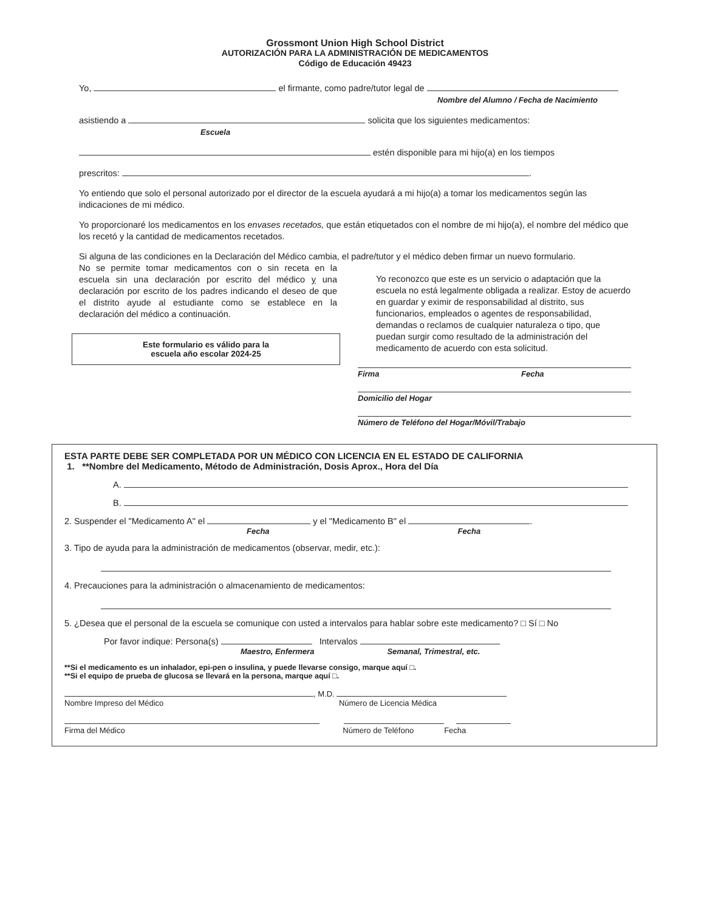Grossmont Union High School District
AUTORIZACIÓN PARA LA ADMINISTRACIÓN DE MEDICAMENTOS
Código de Educación 49423
Yo, el firmante, como padre/tutor legal de
Nombre del Alumno / Fecha de Nacimiento
asistiendo a solicita que los siguientes medicamentos:
Escuela
estén disponible para mi hijo(a) en los tiempos
prescritos: .
Yo entiendo que solo el personal autorizado por el director de la escuela ayudará a mi hijo(a) a tomar los medicamentos según las indicaciones de mi médico.
Yo proporcionaré los medicamentos en los envases recetados, que están etiquetados con el nombre de mi hijo(a), el nombre del médico que los recetó y la cantidad de medicamentos recetados.
Si alguna de las condiciones en la Declaración del Médico cambia, el padre/tutor y el médico deben firmar un nuevo formulario.
No se permite tomar medicamentos con o sin receta en la escuela sin una declaración por escrito del médico y una declaración por escrito de los padres indicando el deseo de que el distrito ayude al estudiante como se establece en la declaración del médico a continuación.
Este formulario es válido para la
escuela año escolar 2024-25
Yo reconozco que este es un servicio o adaptación que la escuela no está legalmente obligada a realizar. Estoy de acuerdo en guardar y eximir de responsabilidad al distrito, sus funcionarios, empleados o agentes de responsabilidad, demandas o reclamos de cualquier naturaleza o tipo, que puedan surgir como resultado de la administración del medicamento de acuerdo con esta solicitud.
Firma Fecha
Domicilio del Hogar
Número de Teléfono del Hogar/Móvil/Trabajo
ESTA PARTE DEBE SER COMPLETADA POR UN MÉDICO CON LICENCIA EN EL ESTADO DE CALIFORNIA
1. **Nombre del Medicamento, Método de Administración, Dosis Aprox., Hora del Día
A.
B.
2. Suspender el "Medicamento A" el y el "Medicamento B" el .
Fecha Fecha
3. Tipo de ayuda para la administración de medicamentos (observar, medir, etc.):
4. Precauciones para la administración o almacenamiento de medicamentos:
5. ¿Desea que el personal de la escuela se comunique con usted a intervalos para hablar sobre este medicamento? □ Sí □ No
Por favor indique: Persona(s) Intervalos
Maestro, Enfermera Semanal, Trimestral, etc.
**Si el medicamento es un inhalador, epi-pen o insulina, y puede llevarse consigo, marque aquí □.
**Si el equipo de prueba de glucosa se llevará en la persona, marque aquí □.
, M.D.
Nombre Impreso del Médico Número de Licencia Médica
Firma del Médico Número de Teléfono Fecha